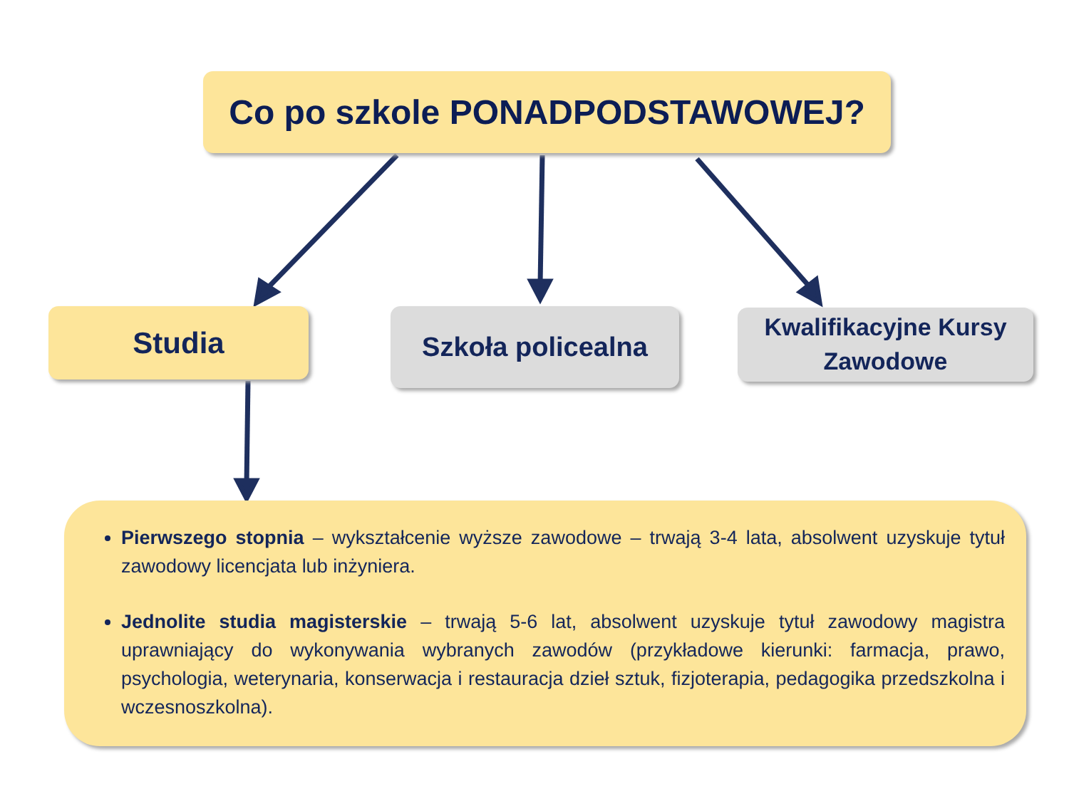Co po szkole PONADPODSTAWOWEJ?
Studia Szkoła policealna
Kwalifikacyjne Kursy
Zawodowe
Pierwszego stopnia – wykształcenie wyższe zawodowe – trwają 3-4 lata, absolwent uzyskuje tytuł zawodowy licencjata lub inżyniera.
Jednolite studia magisterskie – trwają 5-6 lat, absolwent uzyskuje tytuł zawodowy magistra uprawniający do wykonywania wybranych zawodów (przykładowe kierunki: farmacja, prawo, psychologia, weterynaria, konserwacja i restauracja dzieł sztuk, fizjoterapia, pedagogika przedszkolna i wczesnoszkolna).